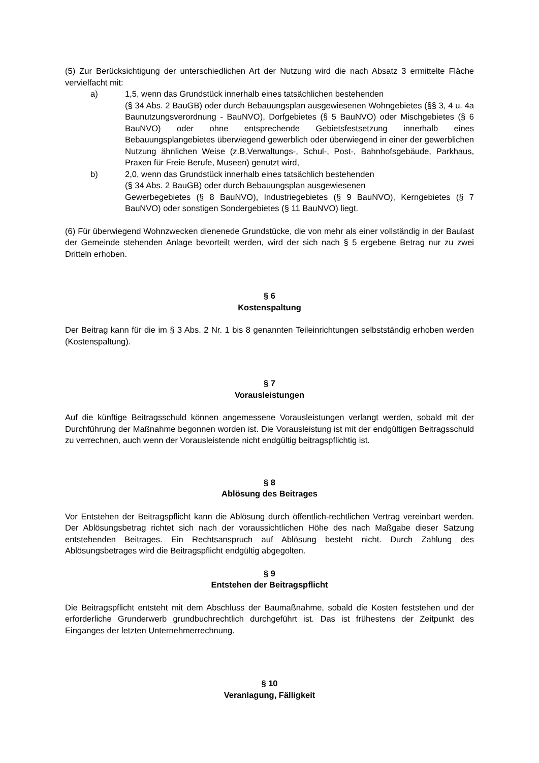(5) Zur Berücksichtigung der unterschiedlichen Art der Nutzung wird die nach Absatz 3 ermittelte Fläche vervielfacht mit:
a) 1,5, wenn das Grundstück innerhalb eines tatsächlichen bestehenden
(§ 34 Abs. 2 BauGB) oder durch Bebauungsplan ausgewiesenen Wohngebietes (§§ 3, 4 u. 4a Baunutzungsverordnung - BauNVO), Dorfgebietes (§ 5 BauNVO) oder Mischgebietes (§ 6 BauNVO) oder ohne entsprechende Gebietsfestsetzung innerhalb eines Bebauungsplangebietes überwiegend gewerblich oder überwiegend in einer der gewerblichen Nutzung ähnlichen Weise (z.B.Verwaltungs-, Schul-, Post-, Bahnhofsgebäude, Parkhaus, Praxen für Freie Berufe, Museen) genutzt wird,
b) 2,0, wenn das Grundstück innerhalb eines tatsächlich bestehenden
(§ 34 Abs. 2 BauGB) oder durch Bebauungsplan ausgewiesenen
Gewerbegebietes (§ 8 BauNVO), Industriegebietes (§ 9 BauNVO), Kerngebietes (§ 7 BauNVO) oder sonstigen Sondergebietes (§ 11 BauNVO) liegt.
(6) Für überwiegend Wohnzwecken dienenede Grundstücke, die von mehr als einer vollständig in der Baulast der Gemeinde stehenden Anlage bevorteilt werden, wird der sich nach § 5 ergebene Betrag nur zu zwei Dritteln erhoben.
§ 6
Kostenspaltung
Der Beitrag kann für die im § 3 Abs. 2 Nr. 1 bis 8 genannten Teileinrichtungen selbstständig erhoben werden (Kostenspaltung).
§ 7
Vorausleistungen
Auf die künftige Beitragsschuld können angemessene Vorausleistungen verlangt werden, sobald mit der Durchführung der Maßnahme begonnen worden ist. Die Vorausleistung ist mit der endgültigen Beitragsschuld zu verrechnen, auch wenn der Vorausleistende nicht endgültig beitragspflichtig ist.
§ 8
Ablösung des Beitrages
Vor Entstehen der Beitragspflicht kann die Ablösung durch öffentlich-rechtlichen Vertrag vereinbart werden. Der Ablösungsbetrag richtet sich nach der voraussichtlichen Höhe des nach Maßgabe dieser Satzung entstehenden Beitrages. Ein Rechtsanspruch auf Ablösung besteht nicht. Durch Zahlung des Ablösungsbetrages wird die Beitragspflicht endgültig abgegolten.
§ 9
Entstehen der Beitragspflicht
Die Beitragspflicht entsteht mit dem Abschluss der Baumaßnahme, sobald die Kosten feststehen und der erforderliche Grunderwerb grundbuchrechtlich durchgeführt ist. Das ist frühestens der Zeitpunkt des Einganges der letzten Unternehmerrechnung.
§ 10
Veranlagung, Fälligkeit